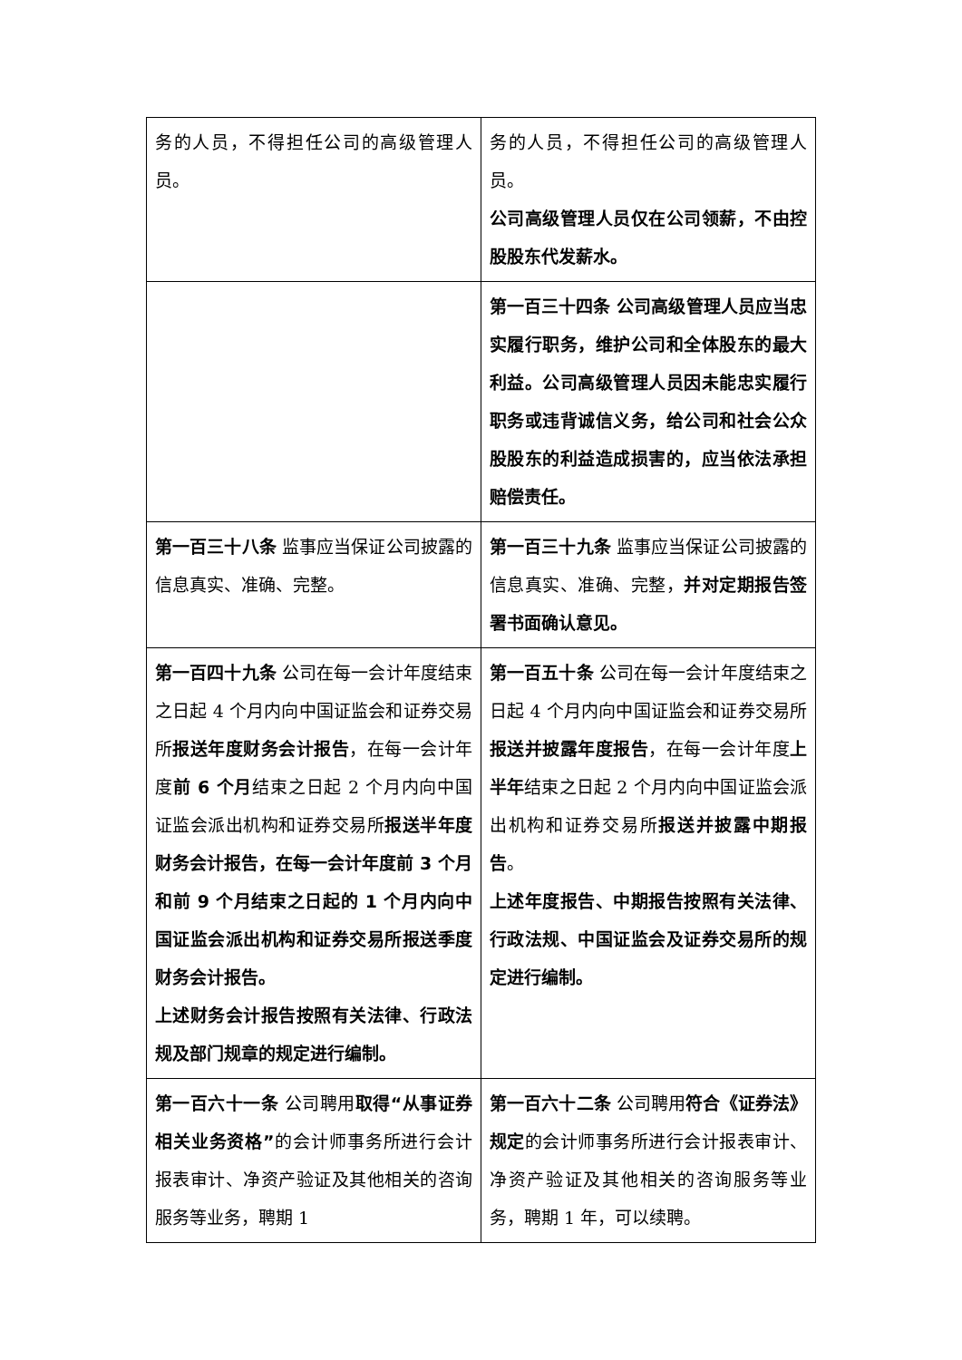| 务的人员，不得担任公司的高级管理人员。 | 务的人员，不得担任公司的高级管理人员。 公司高级管理人员仅在公司领薪，不由控股股东代发薪水。 |
| | 第一百三十四条 公司高级管理人员应当忠实履行职务，维护公司和全体股东的最大利益。公司高级管理人员因未能忠实履行职务或违背诚信义务，给公司和社会公众股股东的利益造成损害的，应当依法承担赔偿责任。 |
| 第一百三十八条 监事应当保证公司披露的信息真实、准确、完整。 | 第一百三十九条 监事应当保证公司披露的信息真实、准确、完整， 并对定期报告签署书面确认意见。 |
| 第一百四十九条 公司在每一会计年度结束之日起 4 个月内向中国证监会和证券交易所 报送年度财务会计报告 ，在每一会计年度 前 6 个月 结束之日起 2 个月内向中国证监会派出机构和证券交易所 报送半年度财务会计报告，在每一会计年度前 3 个月和前 9 个月结束之日起的 1 个月内向中国证监会派出机构和证券交易所报送季度财务会计报告。 上述财务会计报告按照有关法律、行政法规及部门规章的规定进行编制。 | 第一百五十条 公司在每一会计年度结束之日起 4 个月内向中国证监会和证券交易所 报送并披露年度报告 ，在每一会计年度 上半年 结束之日起 2 个月内向中国证监会派出机构和证券交易所 报送并披露中期报告 。 上述年度报告、中期报告按照有关法律、行政法规、中国证监会及证券交易所的规定进行编制。 |
| 第一百六十一条 公司聘用 取得“从事证券相关业务资格” 的会计师事务所进行会计报表审计、净资产验证及其他相关的咨询服务等业务，聘期 1 | 第一百六十二条 公司聘用 符合《证券法》规定 的会计师事务所进行会计报表审计、净资产验证及其他相关的咨询服务等业务，聘期 1 年，可以续聘。 |